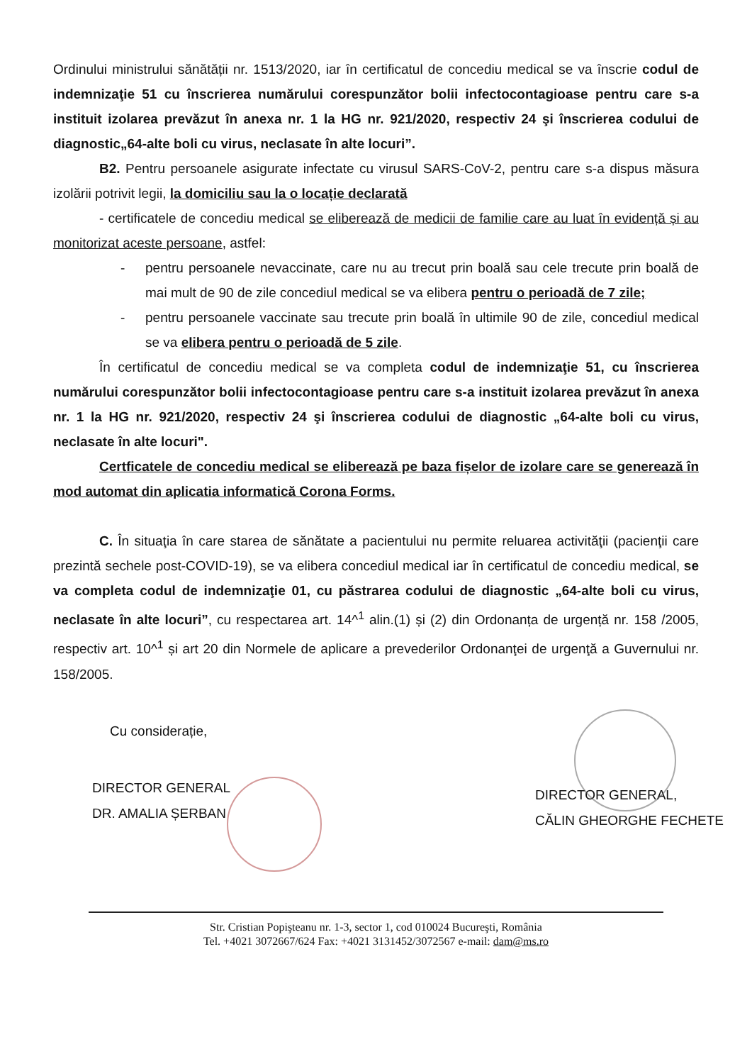Ordinului ministrului sănătății nr. 1513/2020, iar în certificatul de concediu medical se va înscrie codul de indemnizaţie 51 cu înscrierea numărului corespunzător bolii infectocontagioase pentru care s-a instituit izolarea prevăzut în anexa nr. 1 la HG nr. 921/2020, respectiv 24 şi înscrierea codului de diagnostic„64-alte boli cu virus, neclasate în alte locuri”.
B2. Pentru persoanele asigurate infectate cu virusul SARS-CoV-2, pentru care s-a dispus măsura izolării potrivit legii, la domiciliu sau la o locație declarată
- certificatele de concediu medical se eliberează de medicii de familie care au luat în evidență și au monitorizat aceste persoane, astfel:
- pentru persoanele nevaccinate, care nu au trecut prin boală sau cele trecute prin boală de mai mult de 90 de zile concediul medical se va elibera pentru o perioadă de 7 zile;
- pentru persoanele vaccinate sau trecute prin boală în ultimile 90 de zile, concediul medical se va elibera pentru o perioadă de 5 zile.
În certificatul de concediu medical se va completa codul de indemnizaţie 51, cu înscrierea numărului corespunzător bolii infectocontagioase pentru care s-a instituit izolarea prevăzut în anexa nr. 1 la HG nr. 921/2020, respectiv 24 şi înscrierea codului de diagnostic „64-alte boli cu virus, neclasate în alte locuri".
Certficatele de concediu medical se eliberează pe baza fișelor de izolare care se generează în mod automat din aplicatia informatică Corona Forms.
C. În situaţia în care starea de sănătate a pacientului nu permite reluarea activităţii (pacienţii care prezintă sechele post-COVID-19), se va elibera concediul medical iar în certificatul de concediu medical, se va completa codul de indemnizaţie 01, cu păstrarea codului de diagnostic „64-alte boli cu virus, neclasate în alte locuri”, cu respectarea art. 14^<sup>1</sup> alin.(1) și (2) din Ordonanța de urgență nr. 158 /2005, respectiv art. 10^<sup>1</sup> și art 20 din Normele de aplicare a prevederilor Ordonanţei de urgenţă a Guvernului nr. 158/2005.
Cu considerație,
DIRECTOR GENERAL
DR. AMALIA ȘERBAN
DIRECTOR GENERAL,
CĂLIN GHEORGHE FECHETE
Str. Cristian Popişteanu nr. 1-3, sector 1, cod 010024 Bucureşti, România
Tel. +4021 3072667/624 Fax: +4021 3131452/3072567 e-mail: dam@ms.ro